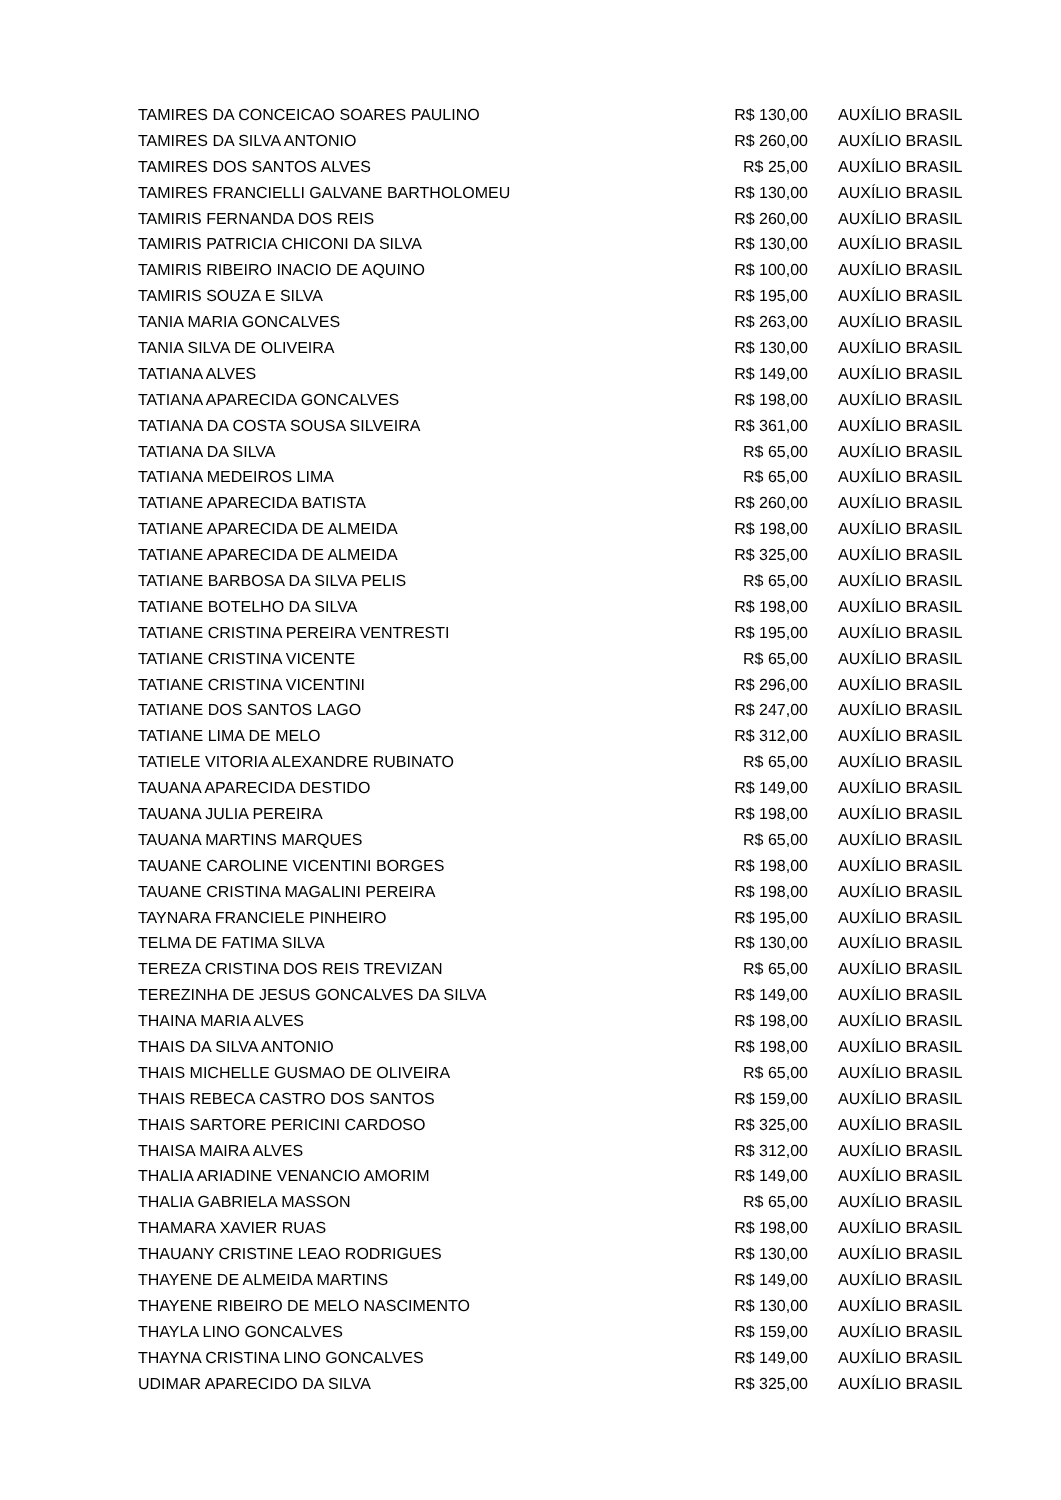| TAMIRES DA CONCEICAO SOARES PAULINO | R$ 130,00 | AUXÍLIO BRASIL |
| TAMIRES DA SILVA ANTONIO | R$ 260,00 | AUXÍLIO BRASIL |
| TAMIRES DOS SANTOS ALVES | R$ 25,00 | AUXÍLIO BRASIL |
| TAMIRES FRANCIELLI GALVANE BARTHOLOMEU | R$ 130,00 | AUXÍLIO BRASIL |
| TAMIRIS FERNANDA DOS REIS | R$ 260,00 | AUXÍLIO BRASIL |
| TAMIRIS PATRICIA CHICONI DA SILVA | R$ 130,00 | AUXÍLIO BRASIL |
| TAMIRIS RIBEIRO INACIO DE AQUINO | R$ 100,00 | AUXÍLIO BRASIL |
| TAMIRIS SOUZA E SILVA | R$ 195,00 | AUXÍLIO BRASIL |
| TANIA MARIA GONCALVES | R$ 263,00 | AUXÍLIO BRASIL |
| TANIA SILVA DE OLIVEIRA | R$ 130,00 | AUXÍLIO BRASIL |
| TATIANA ALVES | R$ 149,00 | AUXÍLIO BRASIL |
| TATIANA APARECIDA GONCALVES | R$ 198,00 | AUXÍLIO BRASIL |
| TATIANA DA COSTA SOUSA SILVEIRA | R$ 361,00 | AUXÍLIO BRASIL |
| TATIANA DA SILVA | R$ 65,00 | AUXÍLIO BRASIL |
| TATIANA MEDEIROS LIMA | R$ 65,00 | AUXÍLIO BRASIL |
| TATIANE APARECIDA BATISTA | R$ 260,00 | AUXÍLIO BRASIL |
| TATIANE APARECIDA DE ALMEIDA | R$ 198,00 | AUXÍLIO BRASIL |
| TATIANE APARECIDA DE ALMEIDA | R$ 325,00 | AUXÍLIO BRASIL |
| TATIANE BARBOSA DA SILVA PELIS | R$ 65,00 | AUXÍLIO BRASIL |
| TATIANE BOTELHO DA SILVA | R$ 198,00 | AUXÍLIO BRASIL |
| TATIANE CRISTINA PEREIRA VENTRESTI | R$ 195,00 | AUXÍLIO BRASIL |
| TATIANE CRISTINA VICENTE | R$ 65,00 | AUXÍLIO BRASIL |
| TATIANE CRISTINA VICENTINI | R$ 296,00 | AUXÍLIO BRASIL |
| TATIANE DOS SANTOS LAGO | R$ 247,00 | AUXÍLIO BRASIL |
| TATIANE LIMA DE MELO | R$ 312,00 | AUXÍLIO BRASIL |
| TATIELE VITORIA ALEXANDRE RUBINATO | R$ 65,00 | AUXÍLIO BRASIL |
| TAUANA APARECIDA DESTIDO | R$ 149,00 | AUXÍLIO BRASIL |
| TAUANA JULIA PEREIRA | R$ 198,00 | AUXÍLIO BRASIL |
| TAUANA MARTINS MARQUES | R$ 65,00 | AUXÍLIO BRASIL |
| TAUANE CAROLINE VICENTINI BORGES | R$ 198,00 | AUXÍLIO BRASIL |
| TAUANE CRISTINA MAGALINI PEREIRA | R$ 198,00 | AUXÍLIO BRASIL |
| TAYNARA FRANCIELE PINHEIRO | R$ 195,00 | AUXÍLIO BRASIL |
| TELMA DE FATIMA SILVA | R$ 130,00 | AUXÍLIO BRASIL |
| TEREZA CRISTINA DOS REIS TREVIZAN | R$ 65,00 | AUXÍLIO BRASIL |
| TEREZINHA DE JESUS GONCALVES DA SILVA | R$ 149,00 | AUXÍLIO BRASIL |
| THAINA MARIA ALVES | R$ 198,00 | AUXÍLIO BRASIL |
| THAIS DA SILVA ANTONIO | R$ 198,00 | AUXÍLIO BRASIL |
| THAIS MICHELLE GUSMAO DE OLIVEIRA | R$ 65,00 | AUXÍLIO BRASIL |
| THAIS REBECA CASTRO DOS SANTOS | R$ 159,00 | AUXÍLIO BRASIL |
| THAIS SARTORE PERICINI CARDOSO | R$ 325,00 | AUXÍLIO BRASIL |
| THAISA MAIRA ALVES | R$ 312,00 | AUXÍLIO BRASIL |
| THALIA ARIADINE VENANCIO AMORIM | R$ 149,00 | AUXÍLIO BRASIL |
| THALIA GABRIELA MASSON | R$ 65,00 | AUXÍLIO BRASIL |
| THAMARA XAVIER RUAS | R$ 198,00 | AUXÍLIO BRASIL |
| THAUANY CRISTINE LEAO RODRIGUES | R$ 130,00 | AUXÍLIO BRASIL |
| THAYENE DE ALMEIDA MARTINS | R$ 149,00 | AUXÍLIO BRASIL |
| THAYENE RIBEIRO DE MELO NASCIMENTO | R$ 130,00 | AUXÍLIO BRASIL |
| THAYLA LINO GONCALVES | R$ 159,00 | AUXÍLIO BRASIL |
| THAYNA CRISTINA LINO GONCALVES | R$ 149,00 | AUXÍLIO BRASIL |
| UDIMAR APARECIDO DA SILVA | R$ 325,00 | AUXÍLIO BRASIL |